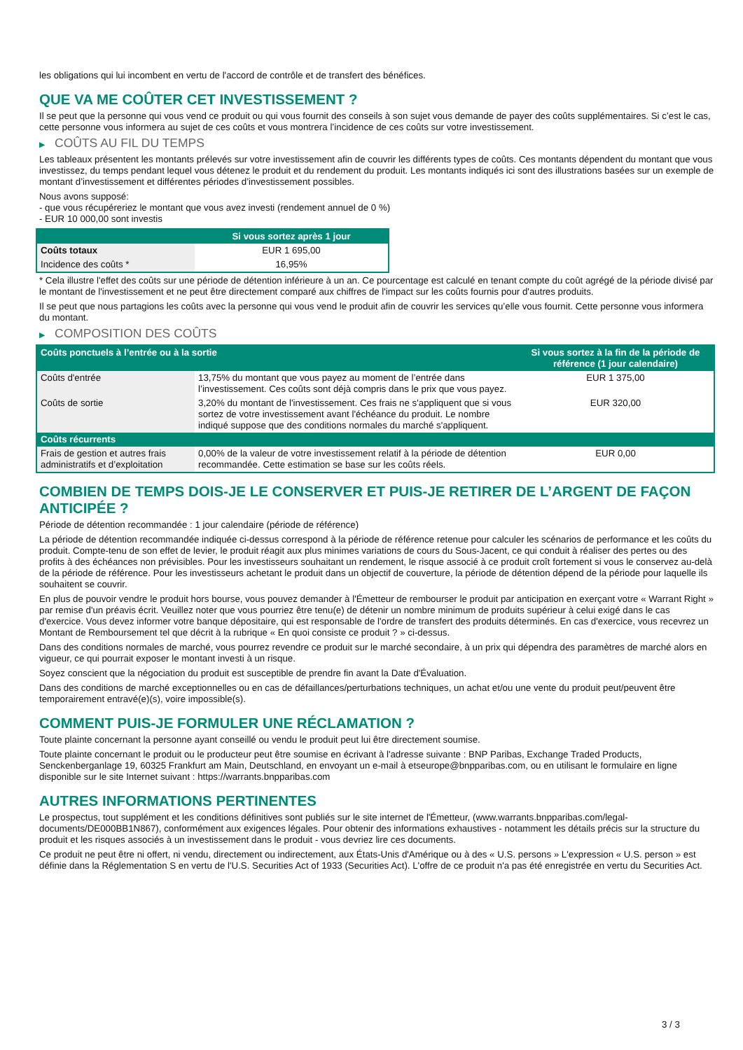les obligations qui lui incombent en vertu de l'accord de contrôle et de transfert des bénéfices.
QUE VA ME COÛTER CET INVESTISSEMENT ?
Il se peut que la personne qui vous vend ce produit ou qui vous fournit des conseils à son sujet vous demande de payer des coûts supplémentaires. Si c’est le cas, cette personne vous informera au sujet de ces coûts et vous montrera l’incidence de ces coûts sur votre investissement.
▶ COÛTS AU FIL DU TEMPS
Les tableaux présentent les montants prélevés sur votre investissement afin de couvrir les différents types de coûts. Ces montants dépendent du montant que vous investissez, du temps pendant lequel vous détenez le produit et du rendement du produit. Les montants indiqués ici sont des illustrations basées sur un exemple de montant d’investissement et différentes périodes d’investissement possibles.
Nous avons supposé:
- que vous récupéreriez le montant que vous avez investi (rendement annuel de 0 %)
- EUR 10 000,00 sont investis
| | Si vous sortez après 1 jour |
| --- | --- |
| Coûts totaux | EUR 1 695,00 |
| Incidence des coûts * | 16,95% |
* Cela illustre l'effet des coûts sur une période de détention inférieure à un an. Ce pourcentage est calculé en tenant compte du coût agrégé de la période divisé par le montant de l'investissement et ne peut être directement comparé aux chiffres de l'impact sur les coûts fournis pour d'autres produits.
Il se peut que nous partagions les coûts avec la personne qui vous vend le produit afin de couvrir les services qu’elle vous fournit. Cette personne vous informera du montant.
▶ COMPOSITION DES COÛTS
| Coûts ponctuels à l’entrée ou à la sortie | | Si vous sortez à la fin de la période de référence (1 jour calendaire) |
| --- | --- | --- |
| Coûts d'entrée | 13,75% du montant que vous payez au moment de l’entrée dans l’investissement. Ces coûts sont déjà compris dans le prix que vous payez. | EUR 1 375,00 |
| Coûts de sortie | 3,20% du montant de l'investissement. Ces frais ne s'appliquent que si vous sortez de votre investissement avant l'échéance du produit. Le nombre indiqué suppose que des conditions normales du marché s'appliquent. | EUR 320,00 |
| Coûts récurrents | | |
| Frais de gestion et autres frais administratifs et d’exploitation | 0,00% de la valeur de votre investissement relatif à la période de détention recommandée. Cette estimation se base sur les coûts réels. | EUR 0,00 |
COMBIEN DE TEMPS DOIS-JE LE CONSERVER ET PUIS-JE RETIRER DE L’ARGENT DE FAÇON ANTICIPÉE ?
Période de détention recommandée : 1 jour calendaire (période de référence)
La période de détention recommandée indiquée ci-dessus correspond à la période de référence retenue pour calculer les scénarios de performance et les coûts du produit. Compte-tenu de son effet de levier, le produit réagit aux plus minimes variations de cours du Sous-Jacent, ce qui conduit à réaliser des pertes ou des profits à des échéances non prévisibles. Pour les investisseurs souhaitant un rendement, le risque associé à ce produit croît fortement si vous le conservez au-delà de la période de référence. Pour les investisseurs achetant le produit dans un objectif de couverture, la période de détention dépend de la période pour laquelle ils souhaitent se couvrir.
En plus de pouvoir vendre le produit hors bourse, vous pouvez demander à l'Émetteur de rembourser le produit par anticipation en exerçant votre « Warrant Right » par remise d'un préavis écrit. Veuillez noter que vous pourriez être tenu(e) de détenir un nombre minimum de produits supérieur à celui exigé dans le cas d'exercice. Vous devez informer votre banque dépositaire, qui est responsable de l'ordre de transfert des produits déterminés. En cas d'exercice, vous recevrez un Montant de Remboursement tel que décrit à la rubrique « En quoi consiste ce produit ? » ci-dessus.
Dans des conditions normales de marché, vous pourrez revendre ce produit sur le marché secondaire, à un prix qui dépendra des paramètres de marché alors en vigueur, ce qui pourrait exposer le montant investi à un risque.
Soyez conscient que la négociation du produit est susceptible de prendre fin avant la Date d'Évaluation.
Dans des conditions de marché exceptionnelles ou en cas de défaillances/perturbations techniques, un achat et/ou une vente du produit peut/peuvent être temporairement entravé(e)(s), voire impossible(s).
COMMENT PUIS-JE FORMULER UNE RÉCLAMATION ?
Toute plainte concernant la personne ayant conseillé ou vendu le produit peut lui être directement soumise.
Toute plainte concernant le produit ou le producteur peut être soumise en écrivant à l'adresse suivante : BNP Paribas, Exchange Traded Products, Senckenberganlage 19, 60325 Frankfurt am Main, Deutschland, en envoyant un e-mail à etseurope@bnpparibas.com, ou en utilisant le formulaire en ligne disponible sur le site Internet suivant : https://warrants.bnpparibas.com
AUTRES INFORMATIONS PERTINENTES
Le prospectus, tout supplément et les conditions définitives sont publiés sur le site internet de l'Émetteur, (www.warrants.bnpparibas.com/legal-documents/DE000BB1N867), conformément aux exigences légales. Pour obtenir des informations exhaustives - notamment les détails précis sur la structure du produit et les risques associés à un investissement dans le produit - vous devriez lire ces documents.
Ce produit ne peut être ni offert, ni vendu, directement ou indirectement, aux États-Unis d'Amérique ou à des « U.S. persons » L'expression « U.S. person » est définie dans la Réglementation S en vertu de l'U.S. Securities Act of 1933 (Securities Act). L'offre de ce produit n'a pas été enregistrée en vertu du Securities Act.
3 / 3